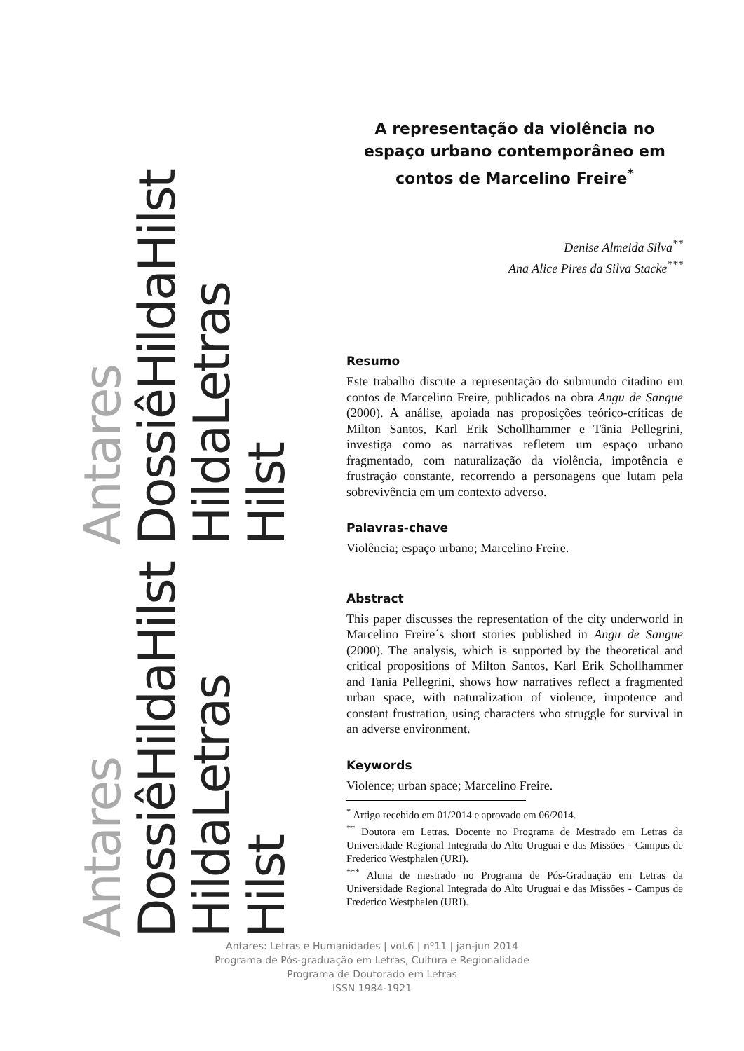Antares
DossiêHildaHilst
HildaLetras
Hilst
Antares
DossiêHildaHilst
HildaLetras
Hilst
A representação da violência no espaço urbano contemporâneo em contos de Marcelino Freire<sup>*</sup>
Denise Almeida Silva<sup>**</sup>
Ana Alice Pires da Silva Stacke<sup>***</sup>
Resumo
Este trabalho discute a representação do submundo citadino em contos de Marcelino Freire, publicados na obra Angu de Sangue (2000). A análise, apoiada nas proposições teórico-críticas de Milton Santos, Karl Erik Schollhammer e Tânia Pellegrini, investiga como as narrativas refletem um espaço urbano fragmentado, com naturalização da violência, impotência e frustração constante, recorrendo a personagens que lutam pela sobrevivência em um contexto adverso.
Palavras-chave
Violência; espaço urbano; Marcelino Freire.
Abstract
This paper discusses the representation of the city underworld in Marcelino Freire´s short stories published in Angu de Sangue (2000). The analysis, which is supported by the theoretical and critical propositions of Milton Santos, Karl Erik Schollhammer and Tania Pellegrini, shows how narratives reflect a fragmented urban space, with naturalization of violence, impotence and constant frustration, using characters who struggle for survival in an adverse environment.
Keywords
Violence; urban space; Marcelino Freire.
<sup>*</sup> Artigo recebido em 01/2014 e aprovado em 06/2014.
<sup>**</sup> Doutora em Letras. Docente no Programa de Mestrado em Letras da Universidade Regional Integrada do Alto Uruguai e das Missões - Campus de Frederico Westphalen (URI).
<sup>***</sup> Aluna de mestrado no Programa de Pós-Graduação em Letras da Universidade Regional Integrada do Alto Uruguai e das Missões - Campus de Frederico Westphalen (URI).
Antares: Letras e Humanidades | vol.6 | nº11 | jan-jun 2014
Programa de Pós-graduação em Letras, Cultura e Regionalidade
Programa de Doutorado em Letras
ISSN 1984-1921